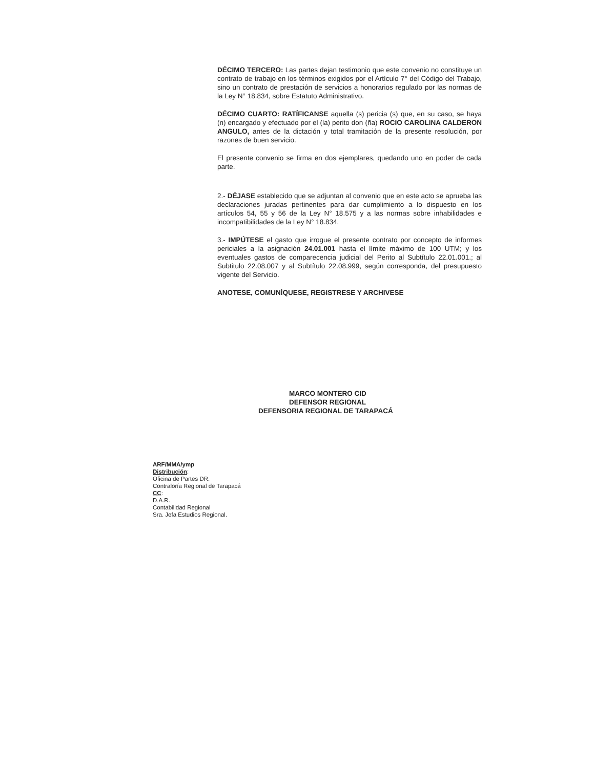DÉCIMO TERCERO: Las partes dejan testimonio que este convenio no constituye un contrato de trabajo en los términos exigidos por el Artículo 7° del Código del Trabajo, sino un contrato de prestación de servicios a honorarios regulado por las normas de la Ley N° 18.834, sobre Estatuto Administrativo.
DÉCIMO CUARTO: RATÍFICANSE aquella (s) pericia (s) que, en su caso, se haya (n) encargado y efectuado por el (la) perito don (ña) ROCIO CAROLINA CALDERON ANGULO, antes de la dictación y total tramitación de la presente resolución, por razones de buen servicio.
El presente convenio se firma en dos ejemplares, quedando uno en poder de cada parte.
2.- DÉJASE establecido que se adjuntan al convenio que en este acto se aprueba las declaraciones juradas pertinentes para dar cumplimiento a lo dispuesto en los artículos 54, 55 y 56 de la Ley N° 18.575 y a las normas sobre inhabilidades e incompatibilidades de la Ley N° 18.834.
3.- IMPÚTESE el gasto que irrogue el presente contrato por concepto de informes periciales a la asignación 24.01.001 hasta el límite máximo de 100 UTM; y los eventuales gastos de comparecencia judicial del Perito al Subtítulo 22.01.001.; al Subtitulo 22.08.007 y al Subtítulo 22.08.999, según corresponda, del presupuesto vigente del Servicio.
ANOTESE, COMUNÍQUESE, REGISTRESE Y ARCHIVESE
MARCO MONTERO CID
DEFENSOR REGIONAL
DEFENSORIA REGIONAL DE TARAPACÁ
ARF/MMA/ymp
Distribución:
Oficina de Partes DR.
Contraloría Regional de Tarapacá
CC:
D.A.R.
Contabilidad Regional
Sra. Jefa Estudios Regional.